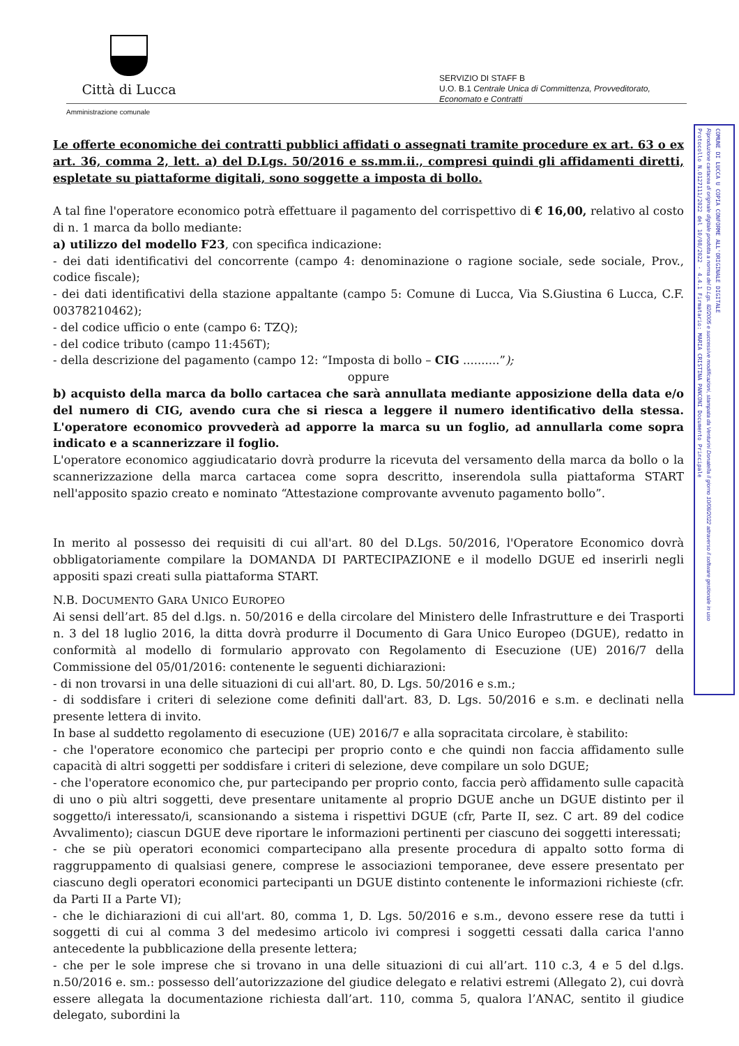Città di Lucca
Amministrazione comunale
SERVIZIO DI STAFF B
U.O. B.1 Centrale Unica di Committenza, Provveditorato,
Economato e Contratti
Protocollo N.0127111/2022 del 10/08/2022 - 4.4.1 Firmatario: MARIA CRISTINA PANCONI Documento Principale
Riproduzione cartacea di originale digitale prodotta a norma del D.Lgs. 82/2005 e successive modificazioni, stampata da Venturini Donatella il giorno 10/08/2022 attraverso il software gestionale in uso
COMUNE DI LUCCA U COPIA CONFORME ALL'ORIGINALE DIGITALE
Le offerte economiche dei contratti pubblici affidati o assegnati tramite procedure ex art. 63 o ex art. 36, comma 2, lett. a) del D.Lgs. 50/2016 e ss.mm.ii., compresi quindi gli affidamenti diretti, espletate su piattaforme digitali, sono soggette a imposta di bollo.
A tal fine l'operatore economico potrà effettuare il pagamento del corrispettivo di € 16,00, relativo al costo di n. 1 marca da bollo mediante:
a) utilizzo del modello F23, con specifica indicazione:
- dei dati identificativi del concorrente (campo 4: denominazione o ragione sociale, sede sociale, Prov., codice fiscale);
- dei dati identificativi della stazione appaltante (campo 5: Comune di Lucca, Via S.Giustina 6 Lucca, C.F. 00378210462);
- del codice ufficio o ente (campo 6: TZQ);
- del codice tributo (campo 11:456T);
- della descrizione del pagamento (campo 12: “Imposta di bollo – CIG ..........”);
oppure
b) acquisto della marca da bollo cartacea che sarà annullata mediante apposizione della data e/o del numero di CIG, avendo cura che si riesca a leggere il numero identificativo della stessa. L'operatore economico provvederà ad apporre la marca su un foglio, ad annullarla come sopra indicato e a scannerizzare il foglio.
L'operatore economico aggiudicatario dovrà produrre la ricevuta del versamento della marca da bollo o la scannerizzazione della marca cartacea come sopra descritto, inserendola sulla piattaforma START nell'apposito spazio creato e nominato “Attestazione comprovante avvenuto pagamento bollo”.
In merito al possesso dei requisiti di cui all'art. 80 del D.Lgs. 50/2016, l'Operatore Economico dovrà obbligatoriamente compilare la DOMANDA DI PARTECIPAZIONE e il modello DGUE ed inserirli negli appositi spazi creati sulla piattaforma START.
N.B. DOCUMENTO GARA UNICO EUROPEO
Ai sensi dell’art. 85 del d.lgs. n. 50/2016 e della circolare del Ministero delle Infrastrutture e dei Trasporti n. 3 del 18 luglio 2016, la ditta dovrà produrre il Documento di Gara Unico Europeo (DGUE), redatto in conformità al modello di formulario approvato con Regolamento di Esecuzione (UE) 2016/7 della Commissione del 05/01/2016: contenente le seguenti dichiarazioni:
- di non trovarsi in una delle situazioni di cui all'art. 80, D. Lgs. 50/2016 e s.m.;
- di soddisfare i criteri di selezione come definiti dall'art. 83, D. Lgs. 50/2016 e s.m. e declinati nella presente lettera di invito.
In base al suddetto regolamento di esecuzione (UE) 2016/7 e alla sopracitata circolare, è stabilito:
- che l'operatore economico che partecipi per proprio conto e che quindi non faccia affidamento sulle capacità di altri soggetti per soddisfare i criteri di selezione, deve compilare un solo DGUE;
- che l'operatore economico che, pur partecipando per proprio conto, faccia però affidamento sulle capacità di uno o più altri soggetti, deve presentare unitamente al proprio DGUE anche un DGUE distinto per il soggetto/i interessato/i, scansionando a sistema i rispettivi DGUE (cfr, Parte II, sez. C art. 89 del codice Avvalimento); ciascun DGUE deve riportare le informazioni pertinenti per ciascuno dei soggetti interessati;
- che se più operatori economici compartecipano alla presente procedura di appalto sotto forma di raggruppamento di qualsiasi genere, comprese le associazioni temporanee, deve essere presentato per ciascuno degli operatori economici partecipanti un DGUE distinto contenente le informazioni richieste (cfr. da Parti II a Parte VI);
- che le dichiarazioni di cui all'art. 80, comma 1, D. Lgs. 50/2016 e s.m., devono essere rese da tutti i soggetti di cui al comma 3 del medesimo articolo ivi compresi i soggetti cessati dalla carica l'anno antecedente la pubblicazione della presente lettera;
- che per le sole imprese che si trovano in una delle situazioni di cui all’art. 110 c.3, 4 e 5 del d.lgs. n.50/2016 e. sm.: possesso dell’autorizzazione del giudice delegato e relativi estremi (Allegato 2), cui dovrà essere allegata la documentazione richiesta dall’art. 110, comma 5, qualora l’ANAC, sentito il giudice delegato, subordini la